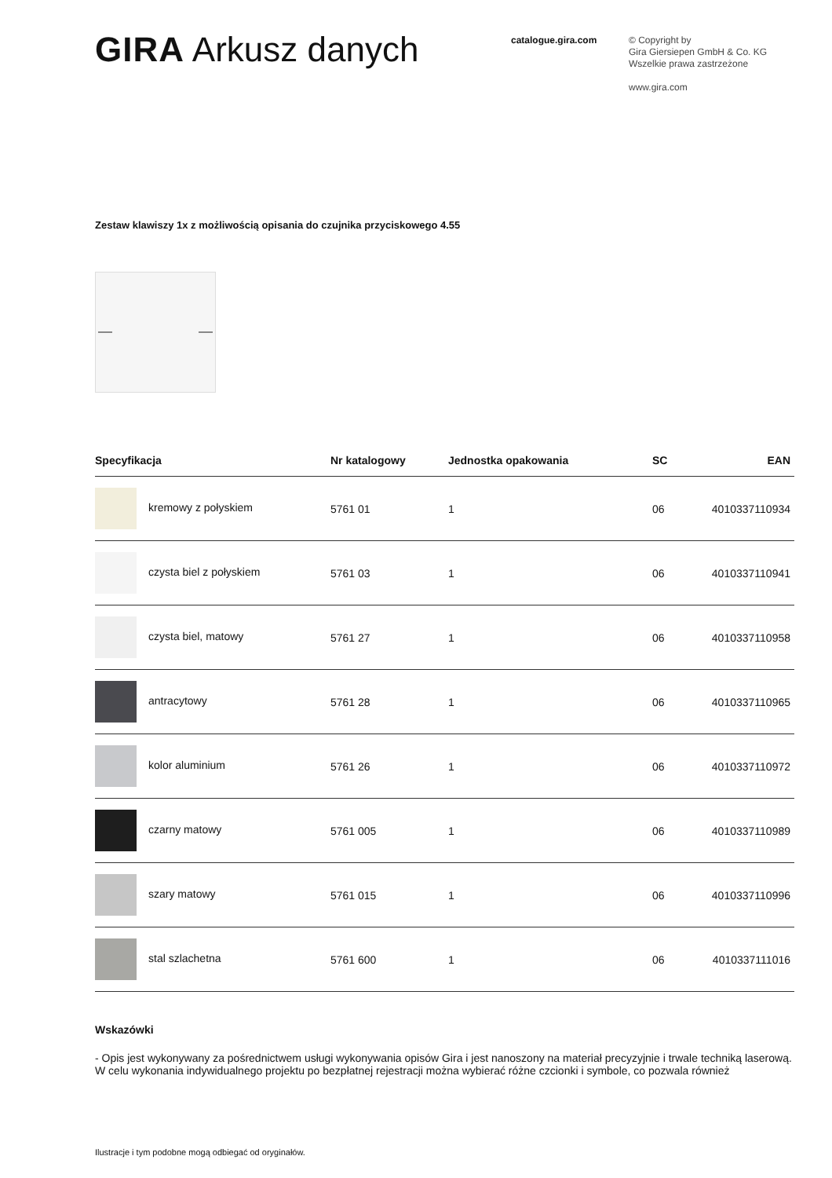GIRA Arkusz danych
catalogue.gira.com
© Copyright by
Gira Giersiepen GmbH & Co. KG
Wszelkie prawa zastrzeżone
www.gira.com
Zestaw klawiszy 1x z możliwością opisania do czujnika przyciskowego 4.55
| Specyfikacja | Nr katalogowy | Jednostka opakowania | SC | EAN |
| --- | --- | --- | --- | --- |
| kremowy z połyskiem | 5761 01 | 1 | 06 | 4010337110934 |
| czysta biel z połyskiem | 5761 03 | 1 | 06 | 4010337110941 |
| czysta biel, matowy | 5761 27 | 1 | 06 | 4010337110958 |
| antracytowy | 5761 28 | 1 | 06 | 4010337110965 |
| kolor aluminium | 5761 26 | 1 | 06 | 4010337110972 |
| czarny matowy | 5761 005 | 1 | 06 | 4010337110989 |
| szary matowy | 5761 015 | 1 | 06 | 4010337110996 |
| stal szlachetna | 5761 600 | 1 | 06 | 4010337111016 |
Wskazówki
- Opis jest wykonywany za pośrednictwem usługi wykonywania opisów Gira i jest nanoszony na materiał precyzyjnie i trwale techniką laserową. W celu wykonania indywidualnego projektu po bezpłatnej rejestracji można wybierać różne czcionki i symbole, co pozwala również
Ilustracje i tym podobne mogą odbiegać od oryginałów.